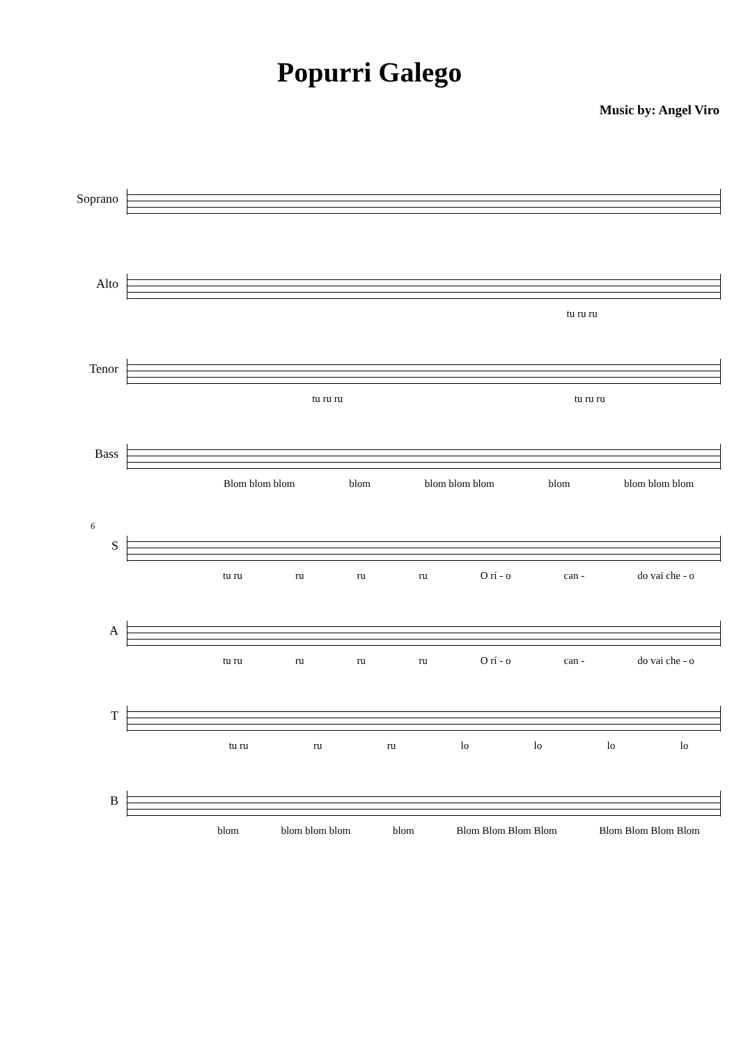Popurri Galego
Music by: Angel Viro
Soprano
Alto
tu ru ru
Tenor
tu ru ru tu ru ru
Bass
Blom blom blom blom blom blom blom blom blom blom blom
6
S
tu ru ru ru ru O rí - o can - do vai che - o
A
tu ru ru ru ru O rí - o can - do vai che - o
T
tu ru ru ru lo lo lo lo
B
blom blom blom blom blom Blom Blom Blom Blom Blom Blom Blom Blom